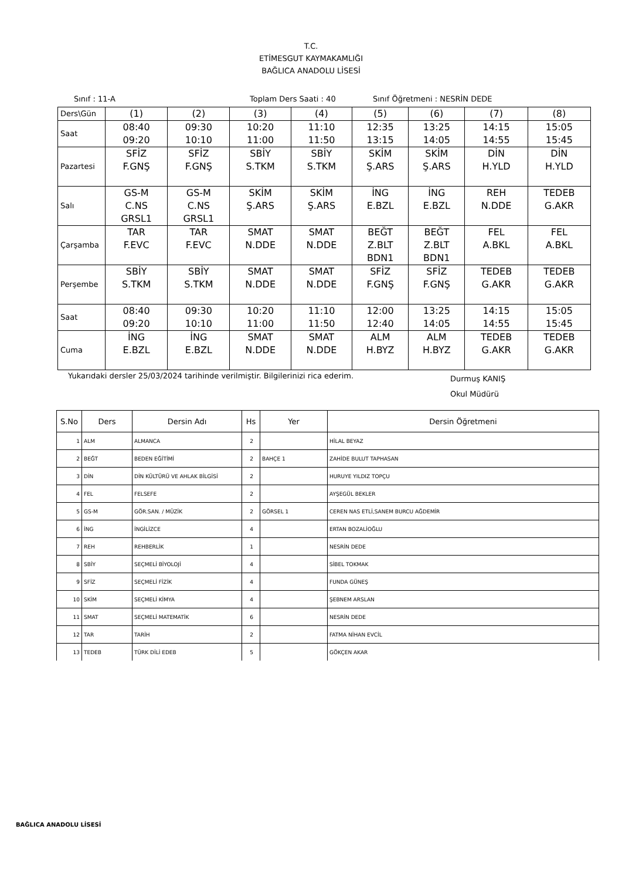T.C.
ETİMESGUT KAYMAKAMLIĞI
BAĞLICA ANADOLU LİSESİ
Sınıf : 11-A Toplam Ders Saati : 40 Sınıf Öğretmeni : NESRİN DEDE
| Ders\Gün | (1) | (2) | (3) | (4) | (5) | (6) | (7) | (8) |
| Saat | 08:40 09:20 | 09:30 10:10 | 10:20 11:00 | 11:10 11:50 | 12:35 13:15 | 13:25 14:05 | 14:15 14:55 | 15:05 15:45 |
| Pazartesi | SFİZ F.GNŞ | SFİZ F.GNŞ | SBİY S.TKM | SBİY S.TKM | SKİM Ş.ARS | SKİM Ş.ARS | DİN H.YLD | DİN H.YLD |
| Salı | GS-M C.NS GRSL1 | GS-M C.NS GRSL1 | SKİM Ş.ARS | SKİM Ş.ARS | İNG E.BZL | İNG E.BZL | REH N.DDE | TEDEB G.AKR |
| Çarşamba | TAR F.EVC | TAR F.EVC | SMAT N.DDE | SMAT N.DDE | BEĞT Z.BLT BDN1 | BEĞT Z.BLT BDN1 | FEL A.BKL | FEL A.BKL |
| Perşembe | SBİY S.TKM | SBİY S.TKM | SMAT N.DDE | SMAT N.DDE | SFİZ F.GNŞ | SFİZ F.GNŞ | TEDEB G.AKR | TEDEB G.AKR |
| Saat | 08:40 09:20 | 09:30 10:10 | 10:20 11:00 | 11:10 11:50 | 12:00 12:40 | 13:25 14:05 | 14:15 14:55 | 15:05 15:45 |
| Cuma | İNG E.BZL | İNG E.BZL | SMAT N.DDE | SMAT N.DDE | ALM H.BYZ | ALM H.BYZ | TEDEB G.AKR | TEDEB G.AKR |
Yukarıdaki dersler 25/03/2024 tarihinde verilmiştir. Bilgilerinizi rica ederim. Durmuş KANIŞ
Okul Müdürü
| S.No | Ders | Dersin Adı | Hs | Yer | Dersin Öğretmeni |
| --- | --- | --- | --- | --- | --- |
| 1 | ALM | ALMANCA | 2 | | HİLAL BEYAZ |
| 2 | BEĞT | BEDEN EĞİTİMİ | 2 | BAHÇE 1 | ZAHİDE BULUT TAPHASAN |
| 3 | DİN | DİN KÜLTÜRÜ VE AHLAK BİLGİSİ | 2 | | HURUYE YILDIZ TOPÇU |
| 4 | FEL | FELSEFE | 2 | | AYŞEGÜL BEKLER |
| 5 | GS-M | GÖR.SAN. / MÜZİK | 2 | GÖRSEL 1 | CEREN NAS ETLİ,SANEM BURCU AĞDEMİR |
| 6 | İNG | İNGİLİZCE | 4 | | ERTAN BOZALİOĞLU |
| 7 | REH | REHBERLİK | 1 | | NESRİN DEDE |
| 8 | SBİY | SEÇMELİ BİYOLOJİ | 4 | | SİBEL TOKMAK |
| 9 | SFİZ | SEÇMELİ FİZİK | 4 | | FUNDA GÜNEŞ |
| 10 | SKİM | SEÇMELİ KİMYA | 4 | | ŞEBNEM ARSLAN |
| 11 | SMAT | SEÇMELİ MATEMATİK | 6 | | NESRİN DEDE |
| 12 | TAR | TARİH | 2 | | FATMA NİHAN EVCİL |
| 13 | TEDEB | TÜRK DİLİ EDEB | 5 | | GÖKÇEN AKAR |
BAĞLICA ANADOLU LİSESİ